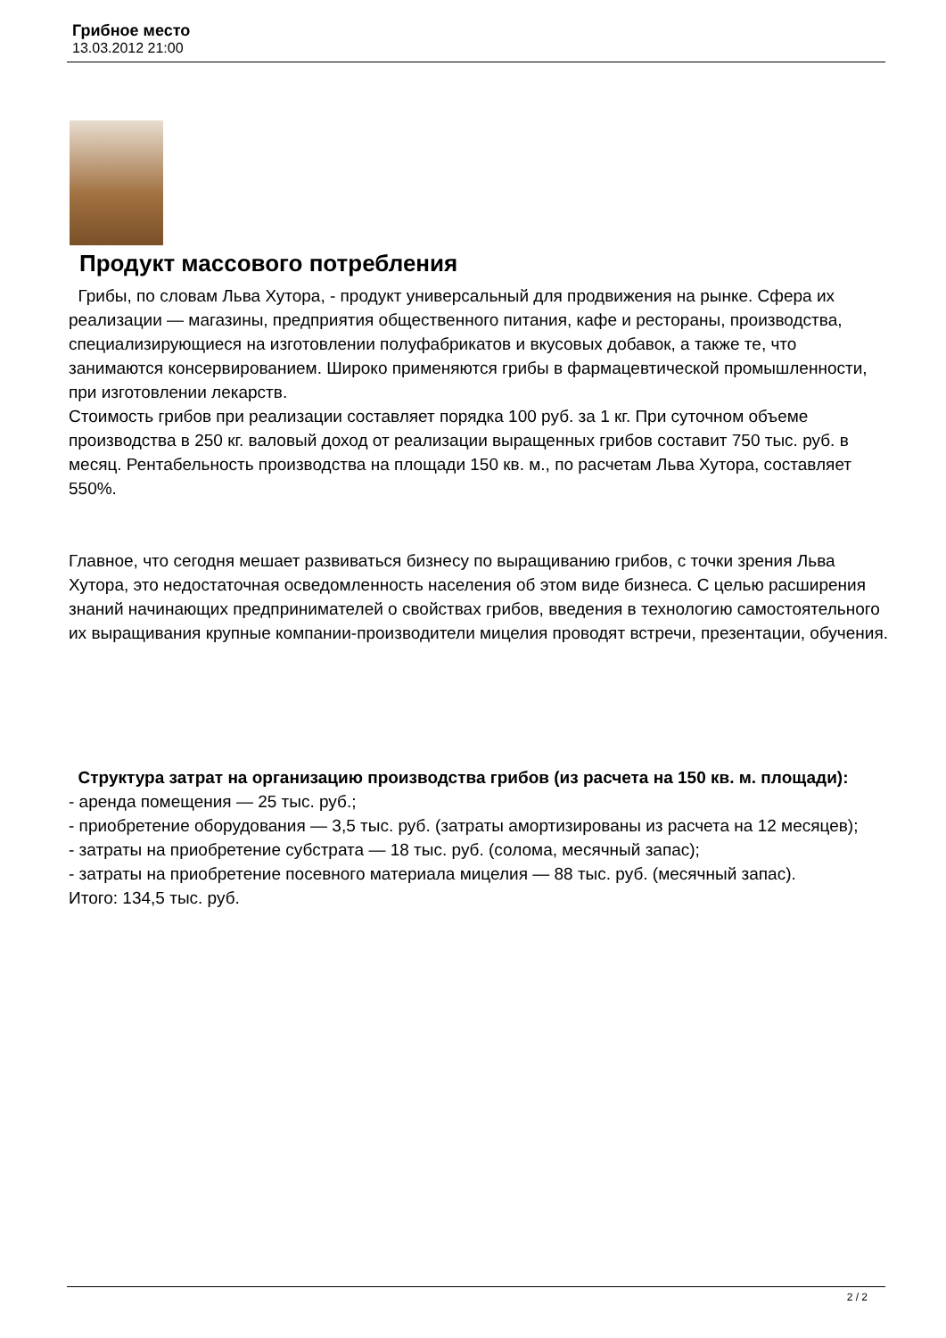Грибное место
13.03.2012 21:00
Продукт массового потребления
Грибы, по словам Льва Хутора, - продукт универсальный для продвижения на рынке. Сфера их реализации — магазины, предприятия общественного питания, кафе и рестораны, производства, специализирующиеся на изготовлении полуфабрикатов и вкусовых добавок, а также те, что занимаются консервированием. Широко применяются грибы в фармацевтической промышленности, при изготовлении лекарств.
Стоимость грибов при реализации составляет порядка 100 руб. за 1 кг. При суточном объеме производства в 250 кг. валовый доход от реализации выращенных грибов составит 750 тыс. руб. в месяц. Рентабельность производства на площади 150 кв. м., по расчетам Льва Хутора, составляет 550%.
Главное, что сегодня мешает развиваться бизнесу по выращиванию грибов, с точки зрения Льва Хутора, это недостаточная осведомленность населения об этом виде бизнеса. С целью расширения знаний начинающих предпринимателей о свойствах грибов, введения в технологию самостоятельного их выращивания крупные компании-производители мицелия проводят встречи, презентации, обучения.
Структура затрат на организацию производства грибов (из расчета на 150 кв. м. площади):
- аренда помещения — 25 тыс. руб.;
- приобретение оборудования — 3,5 тыс. руб. (затраты амортизированы из расчета на 12 месяцев);
- затраты на приобретение субстрата — 18 тыс. руб. (солома, месячный запас);
- затраты на приобретение посевного материала мицелия — 88 тыс. руб. (месячный запас).
Итого: 134,5 тыс. руб.
2 / 2